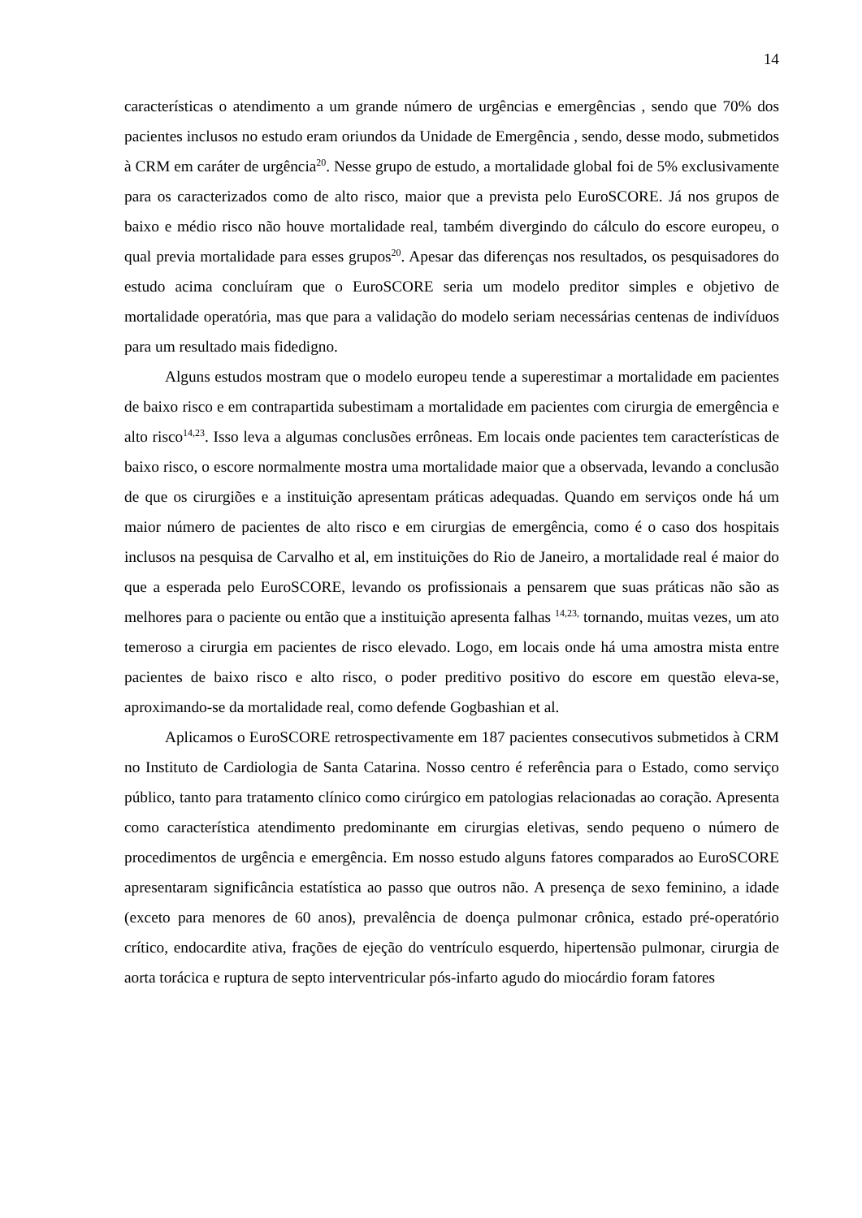14
características o atendimento a um grande número de urgências e emergências , sendo que 70% dos pacientes inclusos no estudo eram oriundos da Unidade de Emergência , sendo, desse modo, submetidos à CRM em caráter de urgência<sup>20</sup>. Nesse grupo de estudo, a mortalidade global foi de 5% exclusivamente para os caracterizados como de alto risco, maior que a prevista pelo EuroSCORE. Já nos grupos de baixo e médio risco não houve mortalidade real, também divergindo do cálculo do escore europeu, o qual previa mortalidade para esses grupos<sup>20</sup>. Apesar das diferenças nos resultados, os pesquisadores do estudo acima concluíram que o EuroSCORE seria um modelo preditor simples e objetivo de mortalidade operatória, mas que para a validação do modelo seriam necessárias centenas de indivíduos para um resultado mais fidedigno.
Alguns estudos mostram que o modelo europeu tende a superestimar a mortalidade em pacientes de baixo risco e em contrapartida subestimam a mortalidade em pacientes com cirurgia de emergência e alto risco<sup>14,23</sup>. Isso leva a algumas conclusões errôneas. Em locais onde pacientes tem características de baixo risco, o escore normalmente mostra uma mortalidade maior que a observada, levando a conclusão de que os cirurgiões e a instituição apresentam práticas adequadas. Quando em serviços onde há um maior número de pacientes de alto risco e em cirurgias de emergência, como é o caso dos hospitais inclusos na pesquisa de Carvalho et al, em instituições do Rio de Janeiro, a mortalidade real é maior do que a esperada pelo EuroSCORE, levando os profissionais a pensarem que suas práticas não são as melhores para o paciente ou então que a instituição apresenta falhas <sup>14,23,</sup> tornando, muitas vezes, um ato temeroso a cirurgia em pacientes de risco elevado. Logo, em locais onde há uma amostra mista entre pacientes de baixo risco e alto risco, o poder preditivo positivo do escore em questão eleva-se, aproximando-se da mortalidade real, como defende Gogbashian et al.
Aplicamos o EuroSCORE retrospectivamente em 187 pacientes consecutivos submetidos à CRM no Instituto de Cardiologia de Santa Catarina. Nosso centro é referência para o Estado, como serviço público, tanto para tratamento clínico como cirúrgico em patologias relacionadas ao coração. Apresenta como característica atendimento predominante em cirurgias eletivas, sendo pequeno o número de procedimentos de urgência e emergência. Em nosso estudo alguns fatores comparados ao EuroSCORE apresentaram significância estatística ao passo que outros não. A presença de sexo feminino, a idade (exceto para menores de 60 anos), prevalência de doença pulmonar crônica, estado pré-operatório crítico, endocardite ativa, frações de ejeção do ventrículo esquerdo, hipertensão pulmonar, cirurgia de aorta torácica e ruptura de septo interventricular pós-infarto agudo do miocárdio foram fatores